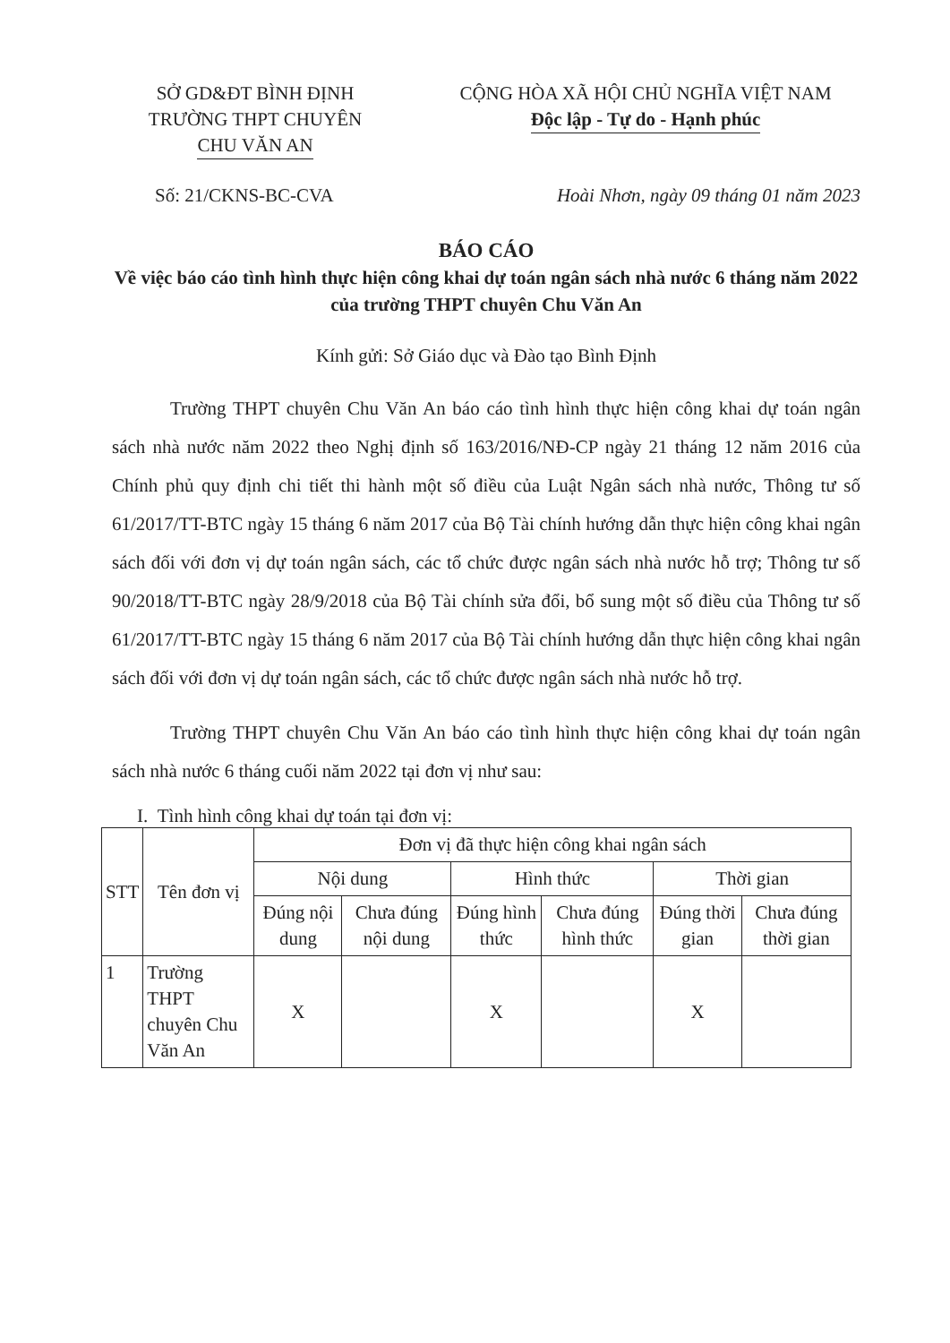SỞ GD&ĐT BÌNH ĐỊNH
TRƯỜNG THPT CHUYÊN
CHU VĂN AN
CỘNG HÒA XÃ HỘI CHỦ NGHĨA VIỆT NAM
Độc lập - Tự do - Hạnh phúc
Số: 21/CKNS-BC-CVA Hoài Nhơn, ngày 09 tháng 01 năm 2023
BÁO CÁO
Về việc báo cáo tình hình thực hiện công khai dự toán ngân sách nhà nước 6 tháng năm 2022 của trường THPT chuyên Chu Văn An
Kính gửi: Sở Giáo dục và Đào tạo Bình Định
Trường THPT chuyên Chu Văn An báo cáo tình hình thực hiện công khai dự toán ngân sách nhà nước năm 2022 theo Nghị định số 163/2016/NĐ-CP ngày 21 tháng 12 năm 2016 của Chính phủ quy định chi tiết thi hành một số điều của Luật Ngân sách nhà nước, Thông tư số 61/2017/TT-BTC ngày 15 tháng 6 năm 2017 của Bộ Tài chính hướng dẫn thực hiện công khai ngân sách đối với đơn vị dự toán ngân sách, các tổ chức được ngân sách nhà nước hỗ trợ; Thông tư số 90/2018/TT-BTC ngày 28/9/2018 của Bộ Tài chính sửa đổi, bổ sung một số điều của Thông tư số 61/2017/TT-BTC ngày 15 tháng 6 năm 2017 của Bộ Tài chính hướng dẫn thực hiện công khai ngân sách đối với đơn vị dự toán ngân sách, các tổ chức được ngân sách nhà nước hỗ trợ.
Trường THPT chuyên Chu Văn An báo cáo tình hình thực hiện công khai dự toán ngân sách nhà nước 6 tháng cuối năm 2022 tại đơn vị như sau:
I. Tình hình công khai dự toán tại đơn vị:
| STT | Tên đơn vị | Đơn vị đã thực hiện công khai ngân sách | | | | | |
| --- | --- | --- | --- | --- | --- | --- | --- |
| | | Nội dung | | Hình thức | | Thời gian | |
| | | Đúng nội dung | Chưa đúng nội dung | Đúng hình thức | Chưa đúng hình thức | Đúng thời gian | Chưa đúng thời gian |
| 1 | Trường THPT chuyên Chu Văn An | X | | X | | X | |